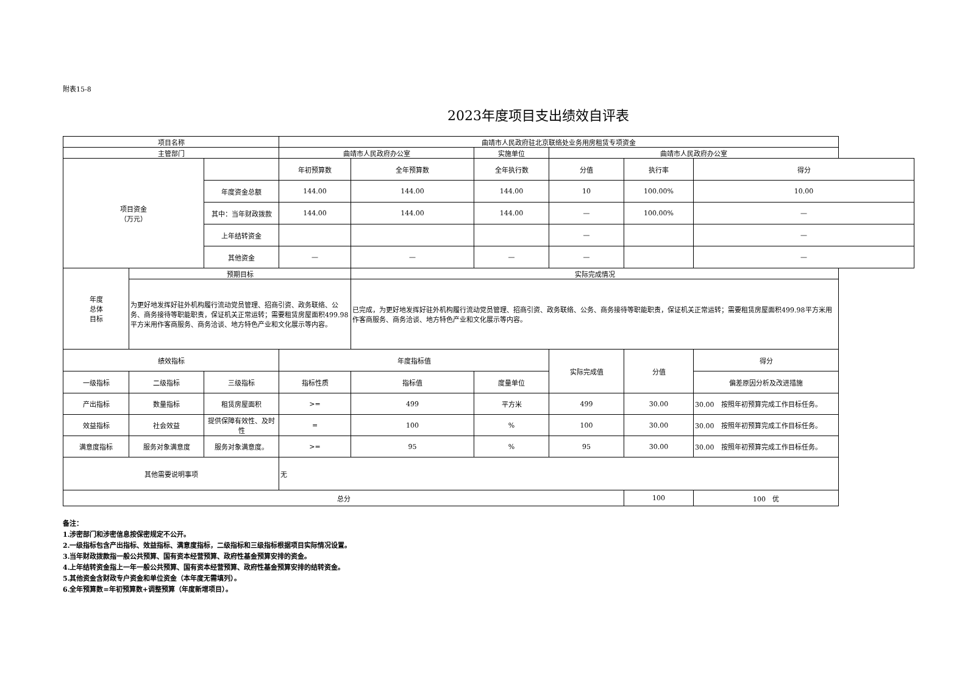附表15-8
2023年度项目支出绩效自评表
| 项目名称 | | | 曲靖市人民政府驻北京联络处业务用房租赁专项资金 | | | | | |
| 主管部门 | | | 曲靖市人民政府办公室 | | 实施单位 | 曲靖市人民政府办公室 | | |
| 项目资金 （万元） | | | 年初预算数 | 全年预算数 | 全年执行数 | 分值 | 执行率 | 得分 |
| | | 年度资金总额 | 144.00 | 144.00 | 144.00 | 10 | 100.00% | 10.00 |
| | | 其中：当年财政拨款 | 144.00 | 144.00 | 144.00 | — | 100.00% | — |
| | | 上年结转资金 | | | | — | | — |
| | | 其他资金 | — | — | — | — | | — |
| 年度 总体 目标 | 预期目标 | | | 实际完成情况 | | | | |
| | 为更好地发挥好驻外机构履行流动党员管理、招商引资、政务联络、公务、商务接待等职能职责，保证机关正常运转；需要租赁房屋面积499.98平方米用作客商服务、商务洽谈、地方特色产业和文化展示等内容。 | | | 已完成，为更好地发挥好驻外机构履行流动党员管理、招商引资、政务联络、公务、商务接待等职能职责，保证机关正常运转；需要租赁房屋面积499.98平方米用作客商服务、商务洽谈、地方特色产业和文化展示等内容。 | | | | |
| 绩效指标 | | | 年度指标值 | | | 实际完成值 | 分值 | 得分 |
| 一级指标 | 二级指标 | 三级指标 | 指标性质 | 指标值 | 度量单位 | | | 偏差原因分析及改进措施 |
| 产出指标 | 数量指标 | 租赁房屋面积 | >= | 499 | 平方米 | 499 | 30.00 | 30.00 按照年初预算完成工作目标任务。 |
| 效益指标 | 社会效益 | 提供保障有效性、及时性 | = | 100 | % | 100 | 30.00 | 30.00 按照年初预算完成工作目标任务。 |
| 满意度指标 | 服务对象满意度 | 服务对象满意度。 | >= | 95 | % | 95 | 30.00 | 30.00 按照年初预算完成工作目标任务。 |
| 其他需要说明事项 | | | 无 | | | | | |
| 总分 | | | | | | | 100 | 100 优 |
备注：
1.涉密部门和涉密信息按保密规定不公开。
2.一级指标包含产出指标、效益指标、满意度指标，二级指标和三级指标根据项目实际情况设置。
3.当年财政拨款指一般公共预算、国有资本经营预算、政府性基金预算安排的资金。
4.上年结转资金指上一年一般公共预算、国有资本经营预算、政府性基金预算安排的结转资金。
5.其他资金含财政专户资金和单位资金（本年度无需填列）。
6.全年预算数=年初预算数+调整预算（年度新增项目）。